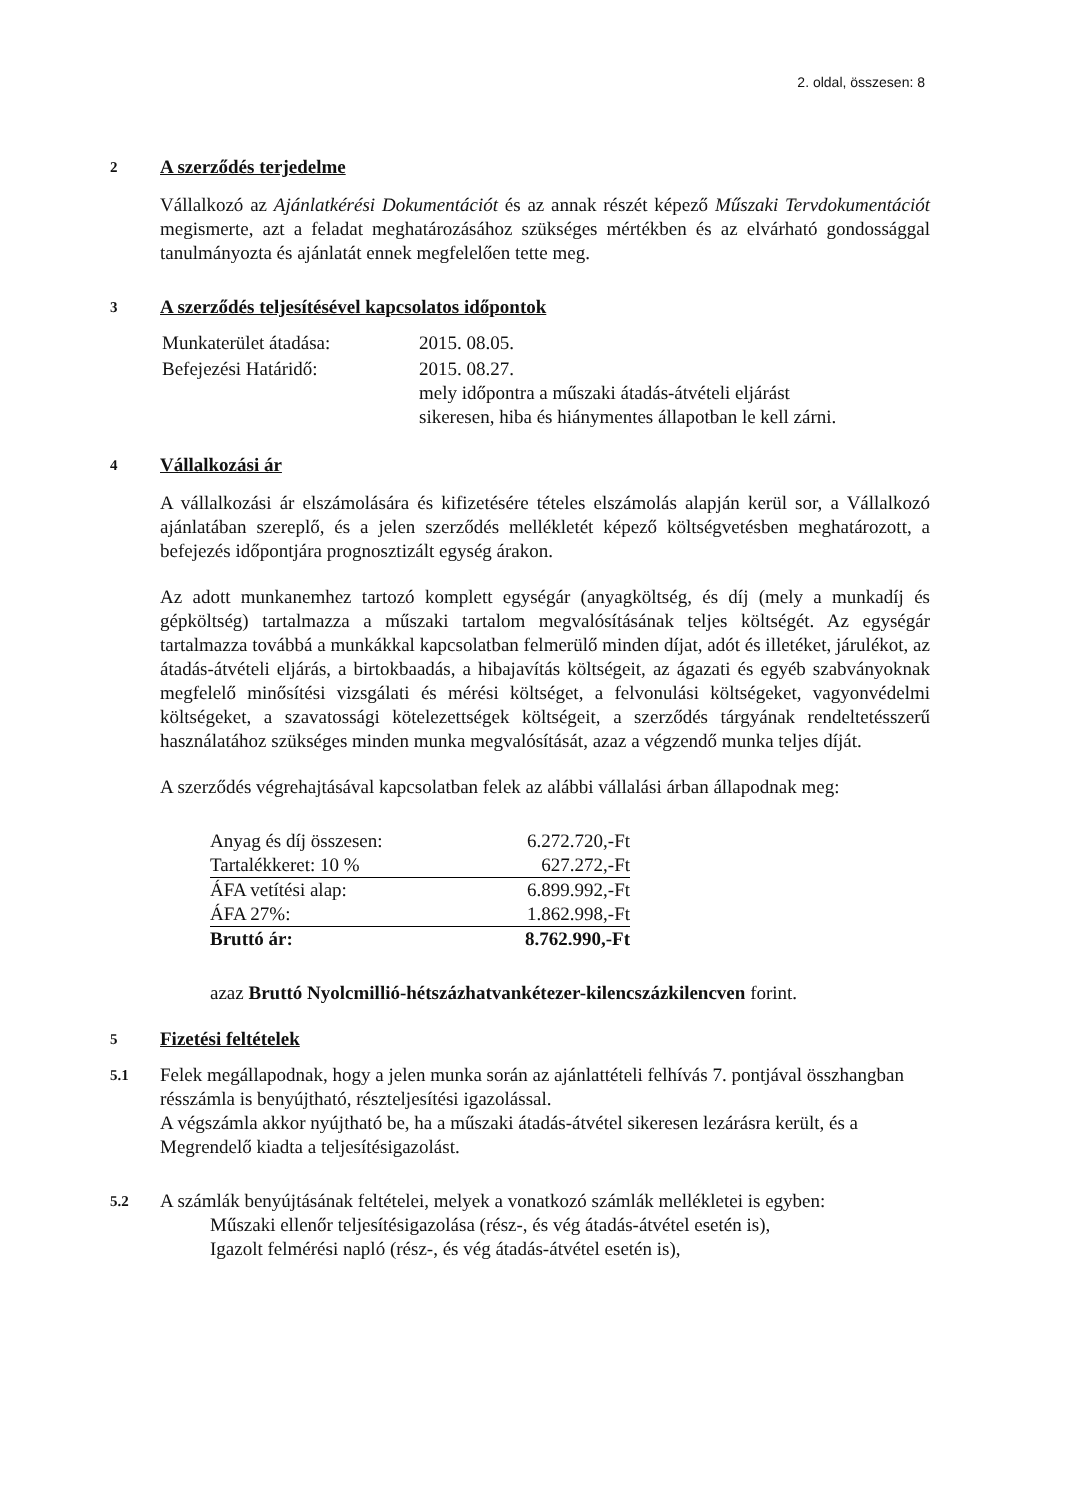2. oldal, összesen: 8
2
A szerződés terjedelme
Vállalkozó az Ajánlatkérési Dokumentációt és az annak részét képező Műszaki Tervdokumentációt megismerte, azt a feladat meghatározásához szükséges mértékben és az elvárható gondossággal tanulmányozta és ajánlatát ennek megfelelően tette meg.
3
A szerződés teljesítésével kapcsolatos időpontok
| Munkaterület átadása: | 2015. 08.05. |
| Befejezési Határidő: | 2015. 08.27. mely időpontra a műszaki átadás-átvételi eljárást sikeresen, hiba és hiánymentes állapotban le kell zárni. |
4
Vállalkozási ár
A vállalkozási ár elszámolására és kifizetésére tételes elszámolás alapján kerül sor, a Vállalkozó ajánlatában szereplő, és a jelen szerződés mellékletét képező költségvetésben meghatározott, a befejezés időpontjára prognosztizált egység árakon.
Az adott munkanemhez tartozó komplett egységár (anyagköltség, és díj (mely a munkadíj és gépköltség) tartalmazza a műszaki tartalom megvalósításának teljes költségét. Az egységár tartalmazza továbbá a munkákkal kapcsolatban felmerülő minden díjat, adót és illetéket, járulékot, az átadás-átvételi eljárás, a birtokbaadás, a hibajavítás költségeit, az ágazati és egyéb szabványoknak megfelelő minősítési vizsgálati és mérési költséget, a felvonulási költségeket, vagyonvédelmi költségeket, a szavatossági kötelezettségek költségeit, a szerződés tárgyának rendeltetésszerű használatához szükséges minden munka megvalósítását, azaz a végzendő munka teljes díját.
A szerződés végrehajtásával kapcsolatban felek az alábbi vállalási árban állapodnak meg:
| Anyag és díj összesen: | 6.272.720,-Ft |
| Tartalékkeret: 10 % | 627.272,-Ft |
| ÁFA vetítési alap: | 6.899.992,-Ft |
| ÁFA 27%: | 1.862.998,-Ft |
| Bruttó ár: | 8.762.990,-Ft |
azaz Bruttó Nyolcmillió-hétszázhatvankétezer-kilencszázkilencven forint.
5
Fizetési feltételek
5.1
Felek megállapodnak, hogy a jelen munka során az ajánlattételi felhívás 7. pontjával összhangban résszámla is benyújtható, részteljesítési igazolással.
A végszámla akkor nyújtható be, ha a műszaki átadás-átvétel sikeresen lezárásra került, és a Megrendelő kiadta a teljesítésigazolást.
5.2
A számlák benyújtásának feltételei, melyek a vonatkozó számlák mellékletei is egyben:
Műszaki ellenőr teljesítésigazolása (rész-, és vég átadás-átvétel esetén is),
Igazolt felmérési napló (rész-, és vég átadás-átvétel esetén is),